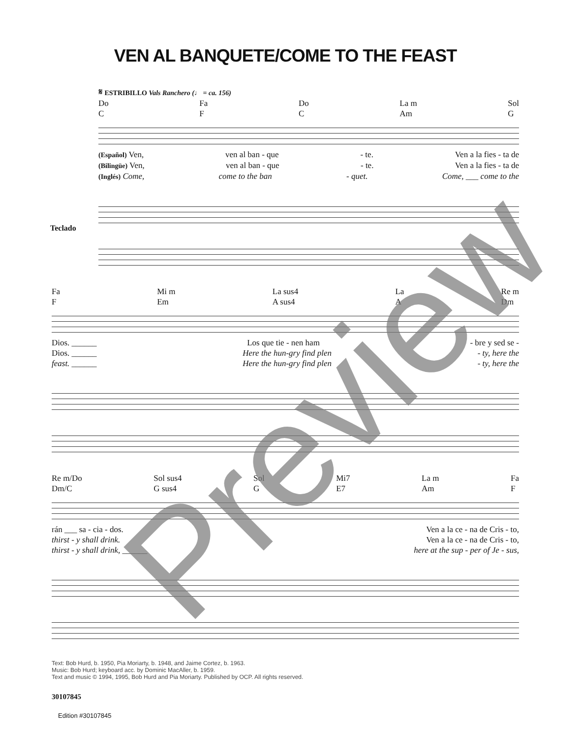VEN AL BANQUETE/COME TO THE FEAST
𝄋 ESTRIBILLO Vals Ranchero (♩ = ca. 156)
Do
C Fa
F Do
C La m
Am Sol
G
(Español) Ven, ven al ban - que - te. Ven a la fies - ta de
(Bilingüe) Ven, ven al ban - que - te. Ven a la fies - ta de
(Inglés) Come, come to the ban - quet. Come, ___ come to the
Teclado
Fa
F Mi m
Em La sus4
A sus4 La
A Re m
Dm
Dios. ______ Los que tie - nen ham - bre y sed se -
Dios. ______ Here the hun-gry find plen - ty, here the
feast. ______ Here the hun-gry find plen - ty, here the
Re m/Do
Dm/C Sol sus4
G sus4 Sol
G Mi7
E7 La m
Am Fa
F
rán ___ sa - cia - dos. Ven a la ce - na de Cris - to,
thirst - y shall drink. Ven a la ce - na de Cris - to,
thirst - y shall drink, ______ here at the sup - per of Je - sus,
Text: Bob Hurd, b. 1950, Pia Moriarty, b. 1948, and Jaime Cortez, b. 1963.
Music: Bob Hurd; keyboard acc. by Dominic MacAller, b. 1959.
Text and music © 1994, 1995, Bob Hurd and Pia Moriarty. Published by OCP. All rights reserved.
30107845
Edition #30107845
Preview